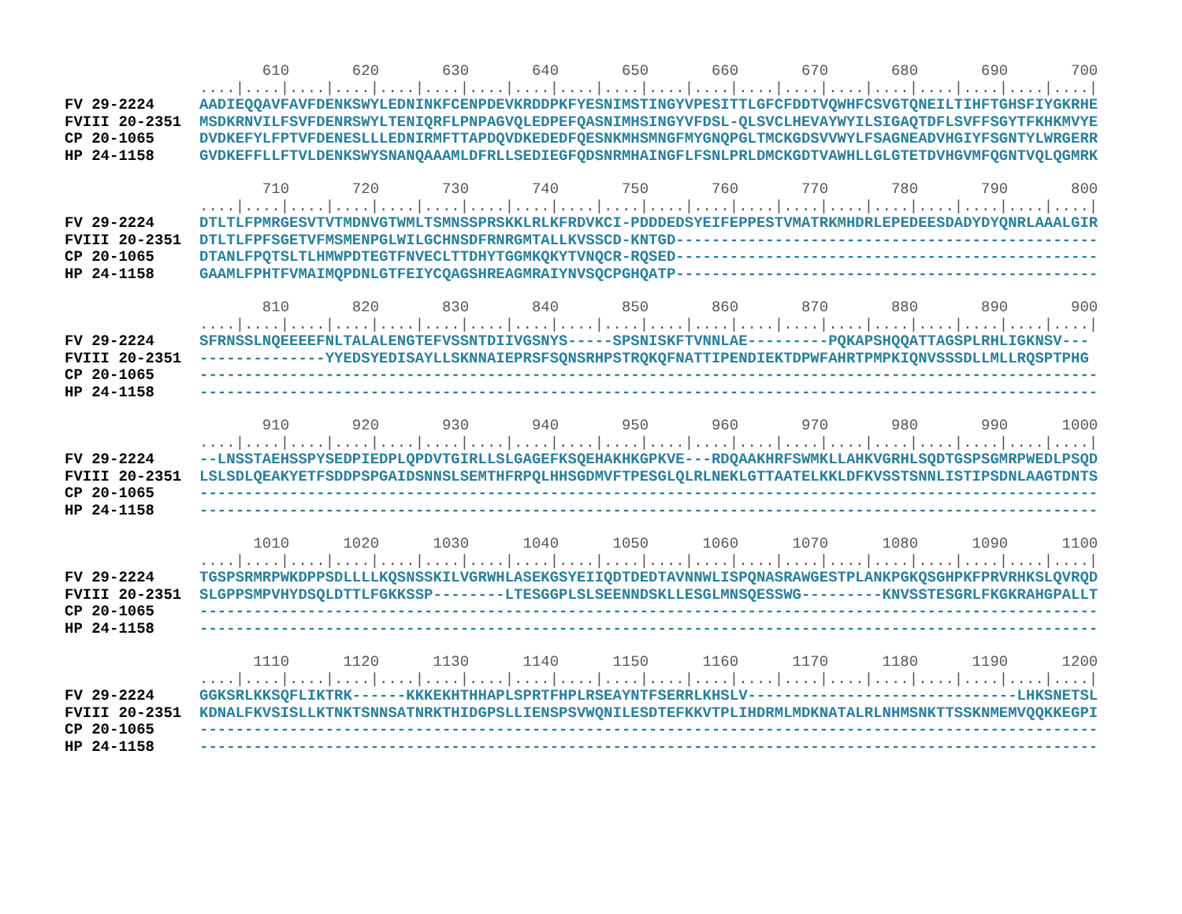610       620       630       640       650       660       670       680       690       700
               ....|....|....|....|....|....|....|....|....|....|....|....|....|....|....|....|....|....|....|....|
FV 29-2224     AADIEQQAVFAVFDENKSWYLEDNINKFCENPDEVKRDDPKFYESNIMSTINGYVPESITTLGFCFDDTVQWHFCSVGTQNEILTIHFTGHSFIYGKRHE
FVIII 20-2351  MSDKRNVILFSVFDENRSWYLTENIQRFLPNPAGVQLEDPEFQASNIMHSINGYVFDSL-QLSVCLHEVAYWYILSIGAQTDFLSVFFSGYTFKHKMVYE
CP 20-1065     DVDKEFYLFPTVFDENESLLLEDNIRMFTTAPDQVDKEDEDFQESNKMHSMNGFMYGNQPGLTMCKGDSVVWYLFSAGNEADVHGIYFSGNTYLWRGERR
HP 24-1158     GVDKEFFLLFTVLDENKSWYSNANQAAAMLDFRLLSEDIEGFQDSNRMHAINGFLFSNLPRLDMCKGDTVAWHLLGLGTETDVHGVMFQGNTVQLQGMRK
                      710       720       730       740       750       760       770       780       790       800
               ....|....|....|....|....|....|....|....|....|....|....|....|....|....|....|....|....|....|....|....|
FV 29-2224     DTLTLFPMRGESVTVTMDNVGTWMLTSMNSSPRSKKLRLKFRDVKCI-PDDDEDSYEIFEPPESTVMATRKMHDRLEPEDEESDADYDYQNRLAAALGIR
FVIII 20-2351  DTLTLFPFSGETVFMSMENPGLWILGCHNSDFRNRGMTALLKVSSCD-KNTGD-----------------------------------------------
CP 20-1065     DTANLFPQTSLTLHMWPDTEGTFNVECLTTDHYTGGMKQKYTVNQCR-RQSED-----------------------------------------------
HP 24-1158     GAAMLFPHTFVMAIMQPDNLGTFEIYCQAGSHREAGMRAIYNVSQCPGHQATP-----------------------------------------------
                      810       820       830       840       850       860       870       880       890       900
               ....|....|....|....|....|....|....|....|....|....|....|....|....|....|....|....|....|....|....|....|
FV 29-2224     SFRNSSLNQEEEEFNLTALALENGTEFVSSNTDIIVGSNYS-----SPSNISKFTVNNLAE---------PQKAPSHQQATTAGSPLRHLIGKNSV---
FVIII 20-2351  --------------YYEDSYEDISAYLLSKNNAIEPRSFSQNSRHPSTRQKQFNATTIPENDIEKTDPWFAHRTPMPKIQNVSSSDLLMLLRQSPTPHG
CP 20-1065     ----------------------------------------------------------------------------------------------------
HP 24-1158     ----------------------------------------------------------------------------------------------------
                      910       920       930       940       950       960       970       980       990      1000
               ....|....|....|....|....|....|....|....|....|....|....|....|....|....|....|....|....|....|....|....|
FV 29-2224     --LNSSTAEHSSPYSEDPIEDPLQPDVTGIRLLSLGAGEFKSQEHAKHKGPKVE---RDQAAKHRFSWMKLLAHKVGRHLSQDTGSPSGMRPWEDLPSQD
FVIII 20-2351  LSLSDLQEAKYETFSDDPSPGAIDSNNSLSEMTHFRPQLHHSGDMVFTPESGLQLRLNEKLGTTAATELKKLDFKVSSTSNNLISTIPSDNLAAGTDNTS
CP 20-1065     ----------------------------------------------------------------------------------------------------
HP 24-1158     ----------------------------------------------------------------------------------------------------
                     1010      1020      1030      1040      1050      1060      1070      1080      1090      1100
               ....|....|....|....|....|....|....|....|....|....|....|....|....|....|....|....|....|....|....|....|
FV 29-2224     TGSPSRMRPWKDPPSDLLLLKQSNSSKILVGRWHLASEKGSYEIIQDTDEDTAVNNWLISPQNASRAWGESTPLANKPGKQSGHPKFPRVRHKSLQVRQD
FVIII 20-2351  SLGPPSMPVHYDSQLDTTLFGKKSSP--------LTESGGPLSLSEENNDSKLLESGLMNSQESSWG---------KNVSSTESGRLFKGKRAHGPALLT
CP 20-1065     ----------------------------------------------------------------------------------------------------
HP 24-1158     ----------------------------------------------------------------------------------------------------
                     1110      1120      1130      1140      1150      1160      1170      1180      1190      1200
               ....|....|....|....|....|....|....|....|....|....|....|....|....|....|....|....|....|....|....|....|
FV 29-2224     GGKSRLKKSQFLIKTRK------KKKEKHTHHAPLSPRTFHPLRSEAYNTFSERRLKHSLV------------------------------LHKSNETSL
FVIII 20-2351  KDNALFKVSISLLKTNKTSNNSATNRKTHIDGPSLLIENSPSVWQNILESDTEFKKVTPLIHDRMLMDKNATALRLNHMSNKTTSSKNMEMVQQKKEGPI
CP 20-1065     ----------------------------------------------------------------------------------------------------
HP 24-1158     ----------------------------------------------------------------------------------------------------